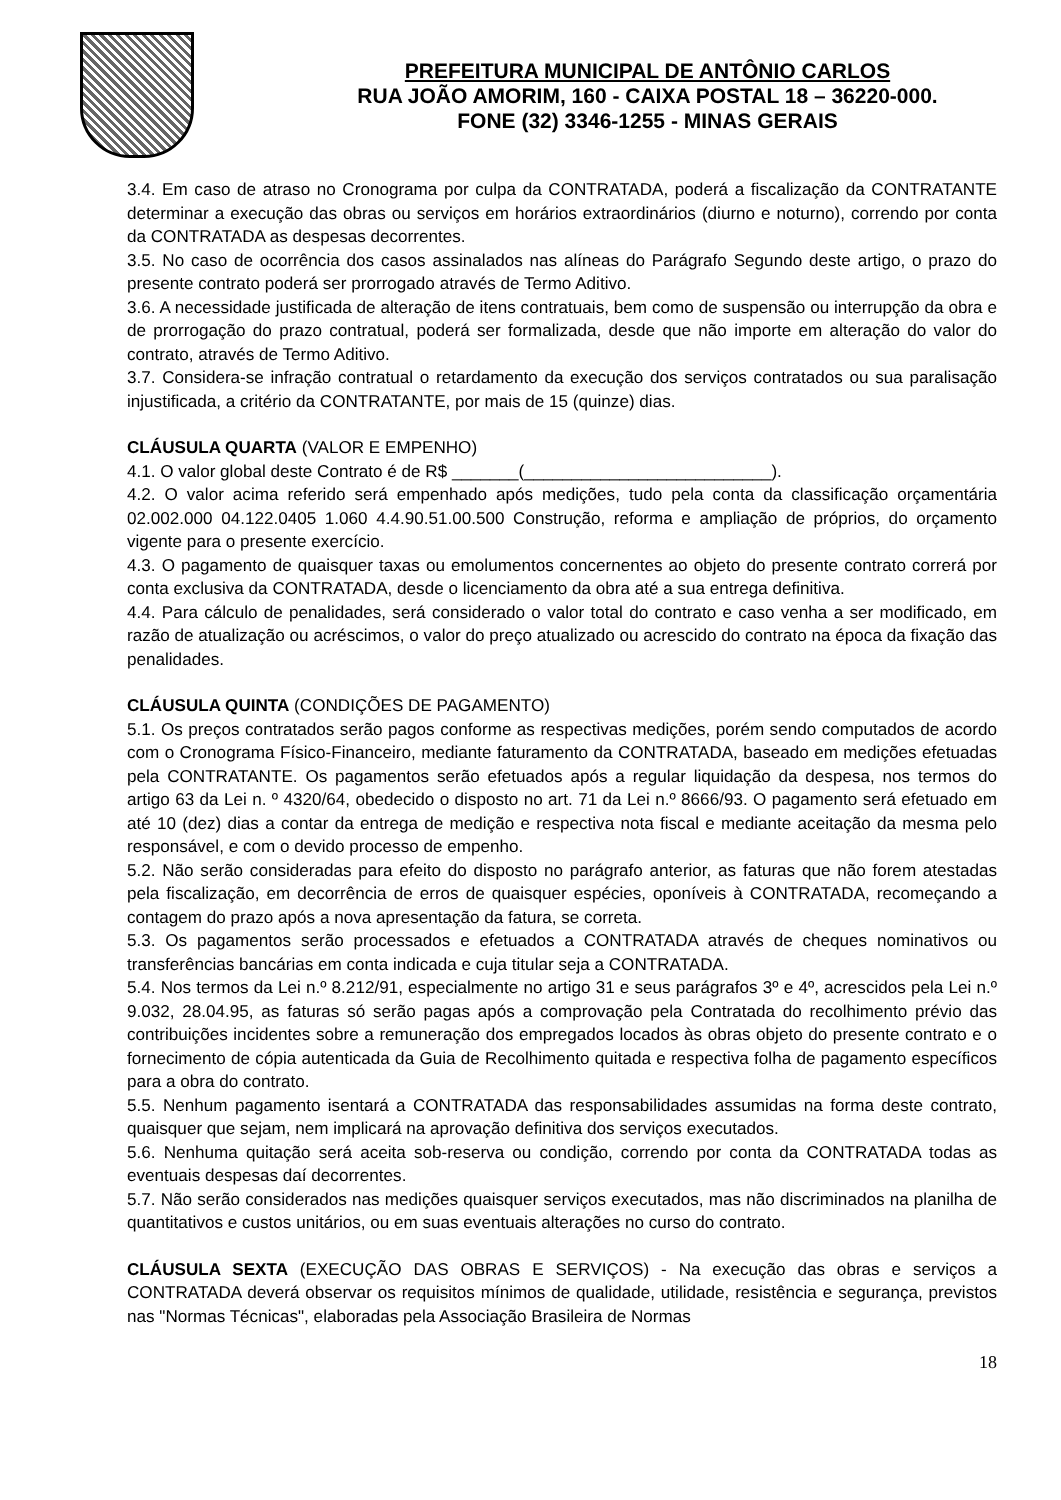PREFEITURA MUNICIPAL DE ANTÔNIO CARLOS
RUA JOÃO AMORIM, 160 - CAIXA POSTAL 18 – 36220-000.
FONE (32) 3346-1255 - MINAS GERAIS
3.4. Em caso de atraso no Cronograma por culpa da CONTRATADA, poderá a fiscalização da CONTRATANTE determinar a execução das obras ou serviços em horários extraordinários (diurno e noturno), correndo por conta da CONTRATADA as despesas decorrentes.
3.5. No caso de ocorrência dos casos assinalados nas alíneas do Parágrafo Segundo deste artigo, o prazo do presente contrato poderá ser prorrogado através de Termo Aditivo.
3.6. A necessidade justificada de alteração de itens contratuais, bem como de suspensão ou interrupção da obra e de prorrogação do prazo contratual, poderá ser formalizada, desde que não importe em alteração do valor do contrato, através de Termo Aditivo.
3.7. Considera-se infração contratual o retardamento da execução dos serviços contratados ou sua paralisação injustificada, a critério da CONTRATANTE, por mais de 15 (quinze) dias.
CLÁUSULA QUARTA (VALOR E EMPENHO)
4.1. O valor global deste Contrato é de R$ _______(__________________________).
4.2. O valor acima referido será empenhado após medições, tudo pela conta da classificação orçamentária 02.002.000 04.122.0405 1.060 4.4.90.51.00.500 Construção, reforma e ampliação de próprios, do orçamento vigente para o presente exercício.
4.3. O pagamento de quaisquer taxas ou emolumentos concernentes ao objeto do presente contrato correrá por conta exclusiva da CONTRATADA, desde o licenciamento da obra até a sua entrega definitiva.
4.4. Para cálculo de penalidades, será considerado o valor total do contrato e caso venha a ser modificado, em razão de atualização ou acréscimos, o valor do preço atualizado ou acrescido do contrato na época da fixação das penalidades.
CLÁUSULA QUINTA (CONDIÇÕES DE PAGAMENTO)
5.1. Os preços contratados serão pagos conforme as respectivas medições, porém sendo computados de acordo com o Cronograma Físico-Financeiro, mediante faturamento da CONTRATADA, baseado em medições efetuadas pela CONTRATANTE. Os pagamentos serão efetuados após a regular liquidação da despesa, nos termos do artigo 63 da Lei n. º 4320/64, obedecido o disposto no art. 71 da Lei n.º 8666/93. O pagamento será efetuado em até 10 (dez) dias a contar da entrega de medição e respectiva nota fiscal e mediante aceitação da mesma pelo responsável, e com o devido processo de empenho.
5.2. Não serão consideradas para efeito do disposto no parágrafo anterior, as faturas que não forem atestadas pela fiscalização, em decorrência de erros de quaisquer espécies, oponíveis à CONTRATADA, recomeçando a contagem do prazo após a nova apresentação da fatura, se correta.
5.3. Os pagamentos serão processados e efetuados a CONTRATADA através de cheques nominativos ou transferências bancárias em conta indicada e cuja titular seja a CONTRATADA.
5.4. Nos termos da Lei n.º 8.212/91, especialmente no artigo 31 e seus parágrafos 3º e 4º, acrescidos pela Lei n.º 9.032, 28.04.95, as faturas só serão pagas após a comprovação pela Contratada do recolhimento prévio das contribuições incidentes sobre a remuneração dos empregados locados às obras objeto do presente contrato e o fornecimento de cópia autenticada da Guia de Recolhimento quitada e respectiva folha de pagamento específicos para a obra do contrato.
5.5. Nenhum pagamento isentará a CONTRATADA das responsabilidades assumidas na forma deste contrato, quaisquer que sejam, nem implicará na aprovação definitiva dos serviços executados.
5.6. Nenhuma quitação será aceita sob-reserva ou condição, correndo por conta da CONTRATADA todas as eventuais despesas daí decorrentes.
5.7. Não serão considerados nas medições quaisquer serviços executados, mas não discriminados na planilha de quantitativos e custos unitários, ou em suas eventuais alterações no curso do contrato.
CLÁUSULA SEXTA (EXECUÇÃO DAS OBRAS E SERVIÇOS) - Na execução das obras e serviços a CONTRATADA deverá observar os requisitos mínimos de qualidade, utilidade, resistência e segurança, previstos nas "Normas Técnicas", elaboradas pela Associação Brasileira de Normas
18